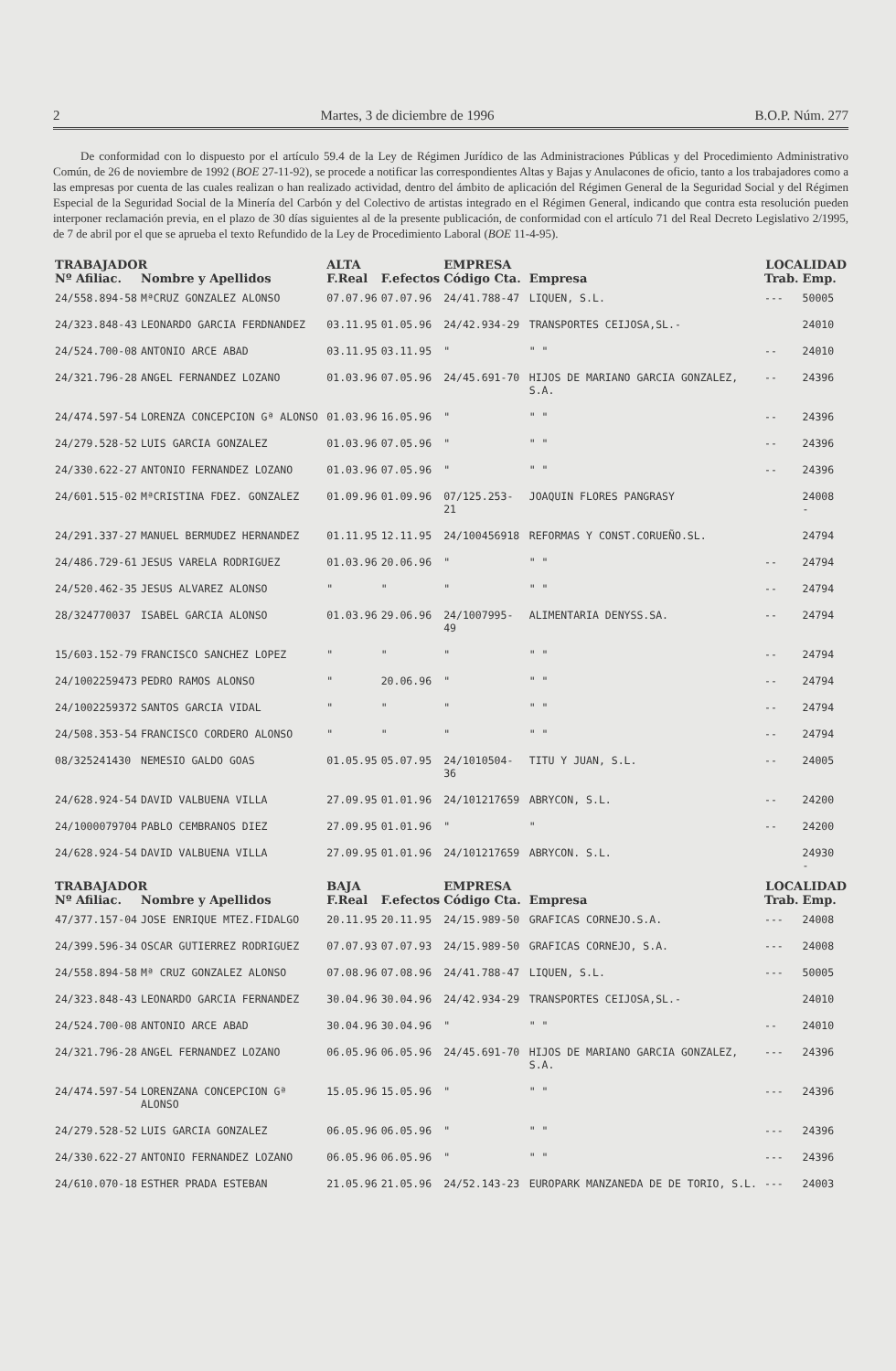2 Martes, 3 de diciembre de 1996 B.O.P. Núm. 277
De conformidad con lo dispuesto por el artículo 59.4 de la Ley de Régimen Jurídico de las Administraciones Públicas y del Procedimiento Administrativo Común, de 26 de noviembre de 1992 (BOE 27-11-92), se procede a notificar las correspondientes Altas y Bajas y Anulacones de oficio, tanto a los trabajadores como a las empresas por cuenta de las cuales realizan o han realizado actividad, dentro del ámbito de aplicación del Régimen General de la Seguridad Social y del Régimen Especial de la Seguridad Social de la Minería del Carbón y del Colectivo de artistas integrado en el Régimen General, indicando que contra esta resolución pueden interponer reclamación previa, en el plazo de 30 días siguientes al de la presente publicación, de conformidad con el artículo 71 del Real Decreto Legislativo 2/1995, de 7 de abril por el que se aprueba el texto Refundido de la Ley de Procedimiento Laboral (BOE 11-4-95).
| TRABAJADOR | | ALTA | | EMPRESA | | LOCALIDAD | |
| --- | --- | --- | --- | --- | --- | --- | --- |
| Nº Afiliac. | Nombre y Apellidos | F.Real | F.efectos | Código Cta. | Empresa | Trab. | Emp. |
| 24/558.894-58 | MªCRUZ GONZALEZ ALONSO | 07.07.96 | 07.07.96 | 24/41.788-47 | LIQUEN, S.L. | --- | 50005 |
| 24/323.848-43 | LEONARDO GARCIA FERDNANDEZ | 03.11.95 | 01.05.96 | 24/42.934-29 | TRANSPORTES CEIJOSA,SL.- | | 24010 |
| 24/524.700-08 | ANTONIO ARCE ABAD | 03.11.95 | 03.11.95 | " | " " | -- | 24010 |
| 24/321.796-28 | ANGEL FERNANDEZ LOZANO | 01.03.96 | 07.05.96 | 24/45.691-70 | HIJOS DE MARIANO GARCIA GONZALEZ, S.A. | -- | 24396 |
| 24/474.597-54 | LORENZA CONCEPCION Gª ALONSO | 01.03.96 | 16.05.96 | " | " " | -- | 24396 |
| 24/279.528-52 | LUIS GARCIA GONZALEZ | 01.03.96 | 07.05.96 | " | " " | -- | 24396 |
| 24/330.622-27 | ANTONIO FERNANDEZ LOZANO | 01.03.96 | 07.05.96 | " | " " | -- | 24396 |
| 24/601.515-02 | MªCRISTINA FDEZ. GONZALEZ | 01.09.96 | 01.09.96 | 07/125.253-21 | JOAQUIN FLORES PANGRASY | | 24008 - |
| 24/291.337-27 | MANUEL BERMUDEZ HERNANDEZ | 01.11.95 | 12.11.95 | 24/100456918 | REFORMAS Y CONST.CORUEÑO.SL. | | 24794 |
| 24/486.729-61 | JESUS VARELA RODRIGUEZ | 01.03.96 | 20.06.96 | " | " " | -- | 24794 |
| 24/520.462-35 | JESUS ALVAREZ ALONSO | " | " | " | " " | -- | 24794 |
| 28/324770037 | ISABEL GARCIA ALONSO | 01.03.96 | 29.06.96 | 24/1007995-49 | ALIMENTARIA DENYSS.SA. | -- | 24794 |
| 15/603.152-79 | FRANCISCO SANCHEZ LOPEZ | " | " | " | " " | -- | 24794 |
| 24/1002259473 | PEDRO RAMOS ALONSO | " | 20.06.96 | " | " " | -- | 24794 |
| 24/1002259372 | SANTOS GARCIA VIDAL | " | " | " | " " | -- | 24794 |
| 24/508.353-54 | FRANCISCO CORDERO ALONSO | " | " | " | " " | -- | 24794 |
| 08/325241430 | NEMESIO GALDO GOAS | 01.05.95 | 05.07.95 | 24/1010504-36 | TITU Y JUAN, S.L. | -- | 24005 |
| 24/628.924-54 | DAVID VALBUENA VILLA | 27.09.95 | 01.01.96 | 24/101217659 | ABRYCON, S.L. | -- | 24200 |
| 24/1000079704 | PABLO CEMBRANOS DIEZ | 27.09.95 | 01.01.96 | " | " | -- | 24200 |
| 24/628.924-54 | DAVID VALBUENA VILLA | 27.09.95 | 01.01.96 | 24/101217659 | ABRYCON. S.L. | | 24930 - |
| TRABAJADOR | | BAJA | | EMPRESA | | LOCALIDAD | |
| Nº Afiliac. | Nombre y Apellidos | F.Real | F.efectos | Código Cta. | Empresa | Trab. | Emp. |
| 47/377.157-04 | JOSE ENRIQUE MTEZ.FIDALGO | 20.11.95 | 20.11.95 | 24/15.989-50 | GRAFICAS CORNEJO.S.A. | --- | 24008 |
| 24/399.596-34 | OSCAR GUTIERREZ RODRIGUEZ | 07.07.93 | 07.07.93 | 24/15.989-50 | GRAFICAS CORNEJO, S.A. | --- | 24008 |
| 24/558.894-58 | Mª CRUZ GONZALEZ ALONSO | 07.08.96 | 07.08.96 | 24/41.788-47 | LIQUEN, S.L. | --- | 50005 |
| 24/323.848-43 | LEONARDO GARCIA FERNANDEZ | 30.04.96 | 30.04.96 | 24/42.934-29 | TRANSPORTES CEIJOSA,SL.- | | 24010 |
| 24/524.700-08 | ANTONIO ARCE ABAD | 30.04.96 | 30.04.96 | " | " " | -- | 24010 |
| 24/321.796-28 | ANGEL FERNANDEZ LOZANO | 06.05.96 | 06.05.96 | 24/45.691-70 | HIJOS DE MARIANO GARCIA GONZALEZ, S.A. | --- | 24396 |
| 24/474.597-54 | LORENZANA CONCEPCION Gª ALONSO | 15.05.96 | 15.05.96 | " | " " | --- | 24396 |
| 24/279.528-52 | LUIS GARCIA GONZALEZ | 06.05.96 | 06.05.96 | " | " " | --- | 24396 |
| 24/330.622-27 | ANTONIO FERNANDEZ LOZANO | 06.05.96 | 06.05.96 | " | " " | --- | 24396 |
| 24/610.070-18 | ESTHER PRADA ESTEBAN | 21.05.96 | 21.05.96 | 24/52.143-23 | EUROPARK MANZANEDA DE DE TORIO, S.L. | --- | 24003 |